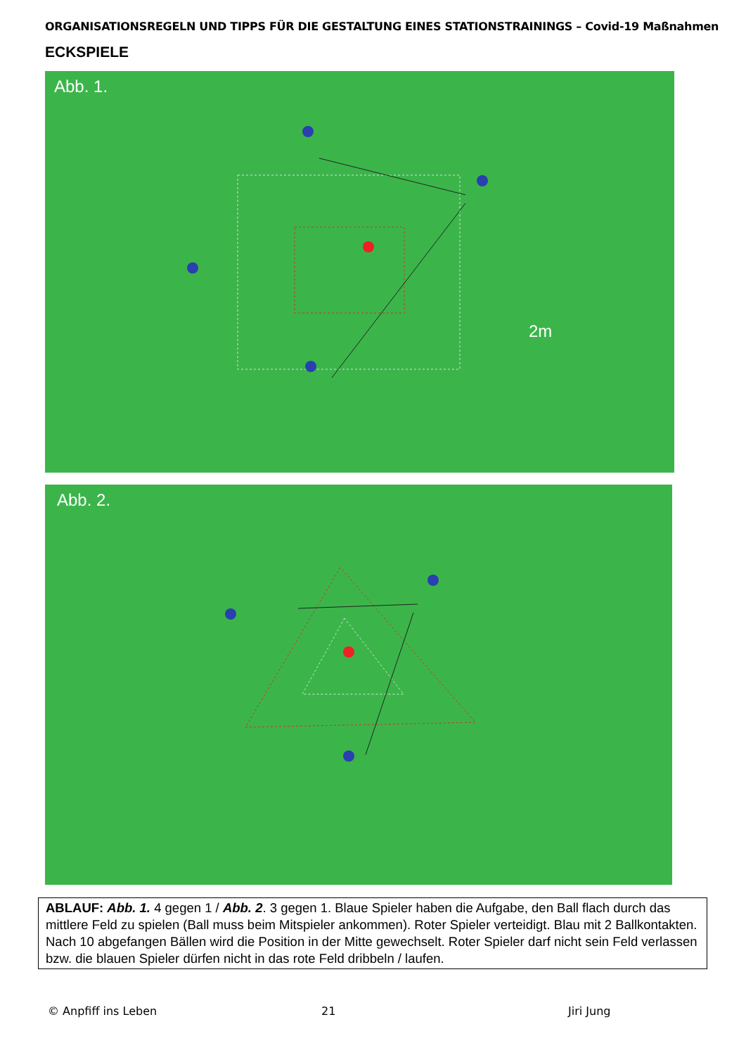ORGANISATIONSREGELN UND TIPPS FÜR DIE GESTALTUNG EINES STATIONSTRAININGS – Covid-19 Maßnahmen
ECKSPIELE
Abb. 1.
2m
Abb. 2.
ABLAUF: Abb. 1. 4 gegen 1 / Abb. 2. 3 gegen 1. Blaue Spieler haben die Aufgabe, den Ball flach durch das mittlere Feld zu spielen (Ball muss beim Mitspieler ankommen). Roter Spieler verteidigt. Blau mit 2 Ballkontakten. Nach 10 abgefangen Bällen wird die Position in der Mitte gewechselt. Roter Spieler darf nicht sein Feld verlassen bzw. die blauen Spieler dürfen nicht in das rote Feld dribbeln / laufen.
© Anpfiff ins Leben 21 Jiri Jung